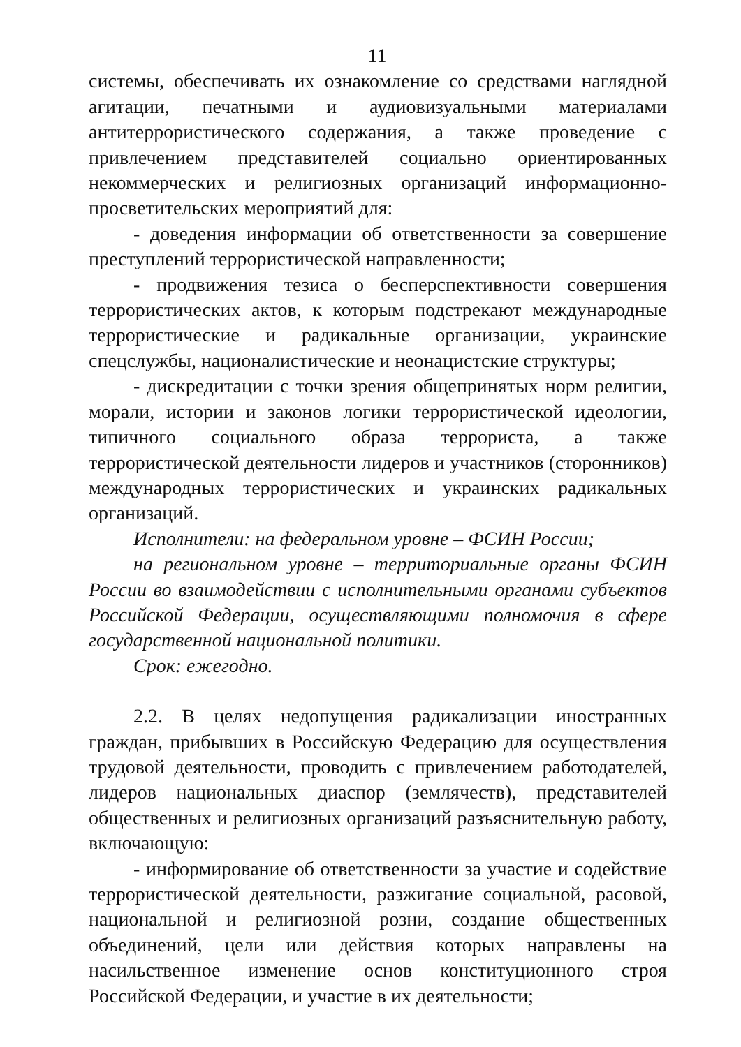11
системы, обеспечивать их ознакомление со средствами наглядной агитации, печатными и аудиовизуальными материалами антитеррористического содержания, а также проведение с привлечением представителей социально ориентированных некоммерческих и религиозных организаций информационно-просветительских мероприятий для:
- доведения информации об ответственности за совершение преступлений террористической направленности;
- продвижения тезиса о бесперспективности совершения террористических актов, к которым подстрекают международные террористические и радикальные организации, украинские спецслужбы, националистические и неонацистские структуры;
- дискредитации с точки зрения общепринятых норм религии, морали, истории и законов логики террористической идеологии, типичного социального образа террориста, а также террористической деятельности лидеров и участников (сторонников) международных террористических и украинских радикальных организаций.
Исполнители: на федеральном уровне – ФСИН России;
на региональном уровне – территориальные органы ФСИН России во взаимодействии с исполнительными органами субъектов Российской Федерации, осуществляющими полномочия в сфере государственной национальной политики.
Срок: ежегодно.
2.2. В целях недопущения радикализации иностранных граждан, прибывших в Российскую Федерацию для осуществления трудовой деятельности, проводить с привлечением работодателей, лидеров национальных диаспор (землячеств), представителей общественных и религиозных организаций разъяснительную работу, включающую:
- информирование об ответственности за участие и содействие террористической деятельности, разжигание социальной, расовой, национальной и религиозной розни, создание общественных объединений, цели или действия которых направлены на насильственное изменение основ конституционного строя Российской Федерации, и участие в их деятельности;